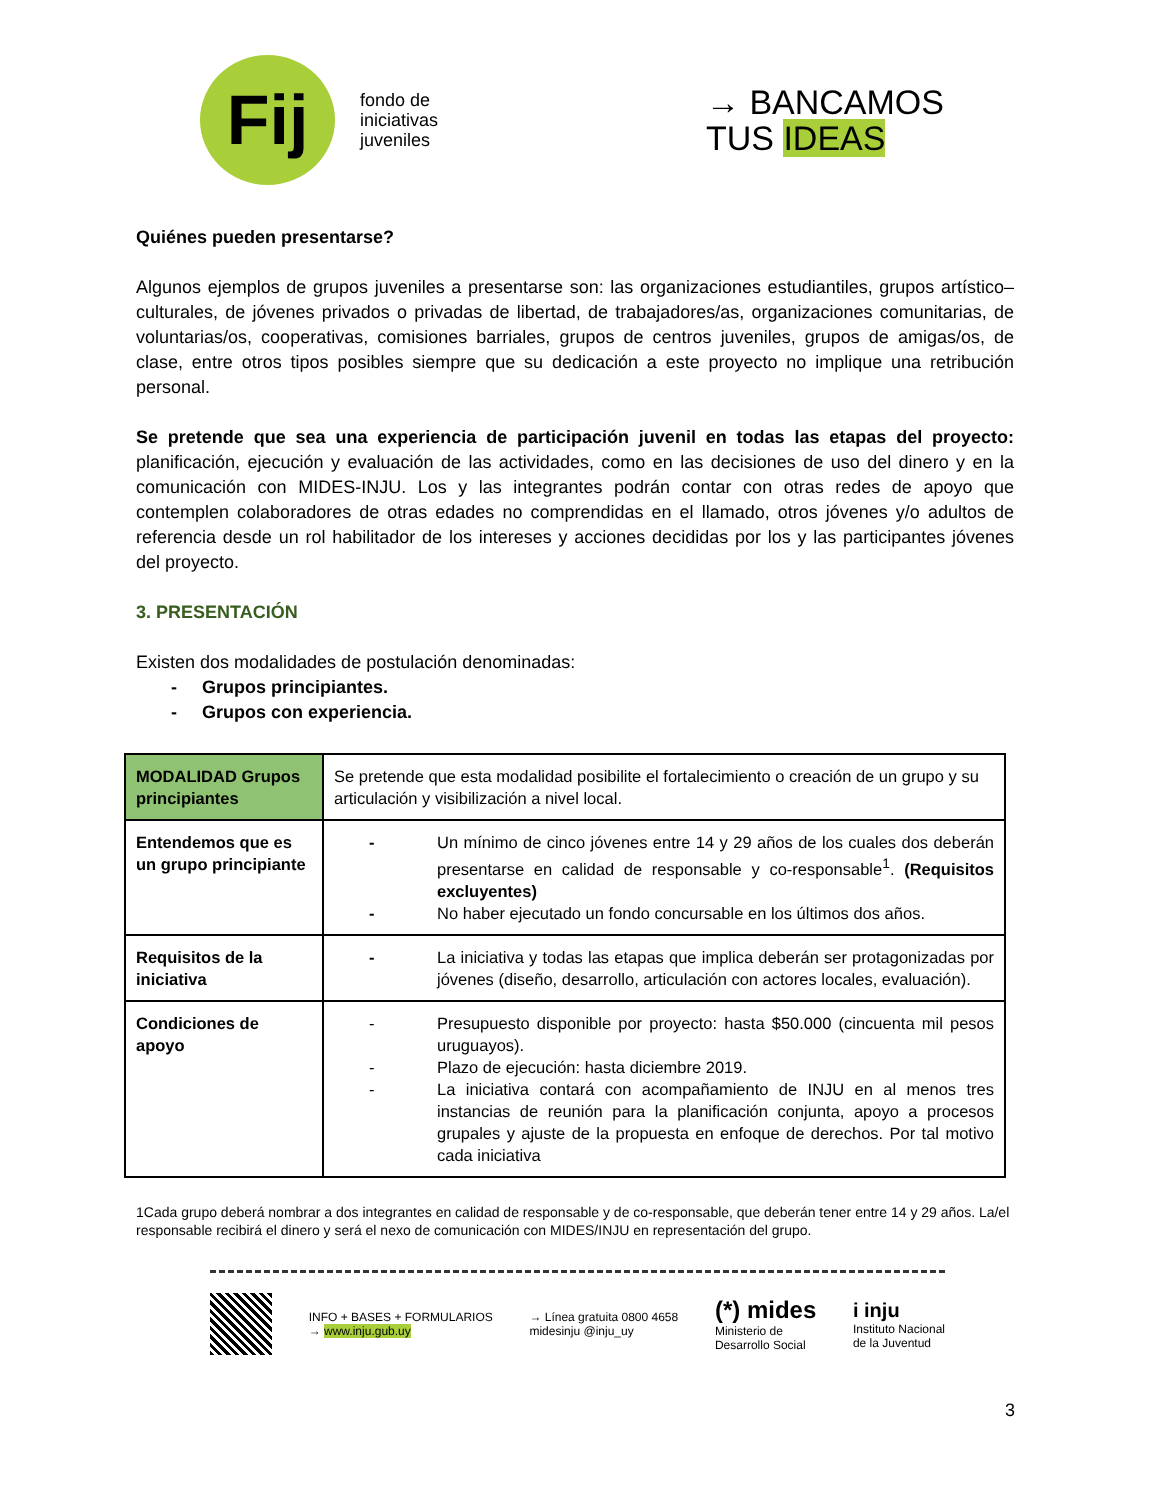Fij
fondo de
iniciativas
juveniles
→ BANCAMOS
TUS IDEAS
Quiénes pueden presentarse?
Algunos ejemplos de grupos juveniles a presentarse son: las organizaciones estudiantiles, grupos artístico–culturales, de jóvenes privados o privadas de libertad, de trabajadores/as, organizaciones comunitarias, de voluntarias/os, cooperativas, comisiones barriales, grupos de centros juveniles, grupos de amigas/os, de clase, entre otros tipos posibles siempre que su dedicación a este proyecto no implique una retribución personal.
Se pretende que sea una experiencia de participación juvenil en todas las etapas del proyecto: planificación, ejecución y evaluación de las actividades, como en las decisiones de uso del dinero y en la comunicación con MIDES-INJU. Los y las integrantes podrán contar con otras redes de apoyo que contemplen colaboradores de otras edades no comprendidas en el llamado, otros jóvenes y/o adultos de referencia desde un rol habilitador de los intereses y acciones decididas por los y las participantes jóvenes del proyecto.
3. PRESENTACIÓN
Existen dos modalidades de postulación denominadas:
- Grupos principiantes.
- Grupos con experiencia.
| MODALIDAD Grupos principiantes | Se pretende que esta modalidad posibilite el fortalecimiento o creación de un grupo y su articulación y visibilización a nivel local. |
| Entendemos que es un grupo principiante | - Un mínimo de cinco jóvenes entre 14 y 29 años de los cuales dos deberán presentarse en calidad de responsable y co-responsable<sup>1</sup>. (Requisitos excluyentes) - No haber ejecutado un fondo concursable en los últimos dos años. |
| Requisitos de la iniciativa | - La iniciativa y todas las etapas que implica deberán ser protagonizadas por jóvenes (diseño, desarrollo, articulación con actores locales, evaluación). |
| Condiciones de apoyo | - Presupuesto disponible por proyecto: hasta $50.000 (cincuenta mil pesos uruguayos). - Plazo de ejecución: hasta diciembre 2019. - La iniciativa contará con acompañamiento de INJU en al menos tres instancias de reunión para la planificación conjunta, apoyo a procesos grupales y ajuste de la propuesta en enfoque de derechos. Por tal motivo cada iniciativa |
1Cada grupo deberá nombrar a dos integrantes en calidad de responsable y de co-responsable, que deberán tener entre 14 y 29 años. La/el responsable recibirá el dinero y será el nexo de comunicación con MIDES/INJU en representación del grupo.
INFO + BASES + FORMULARIOS
→ www.inju.gub.uy
→ Línea gratuita 0800 4658
midesinju @inju_uy
(*) mides
Ministerio de
Desarrollo Social
i inju
Instituto Nacional
de la Juventud
3